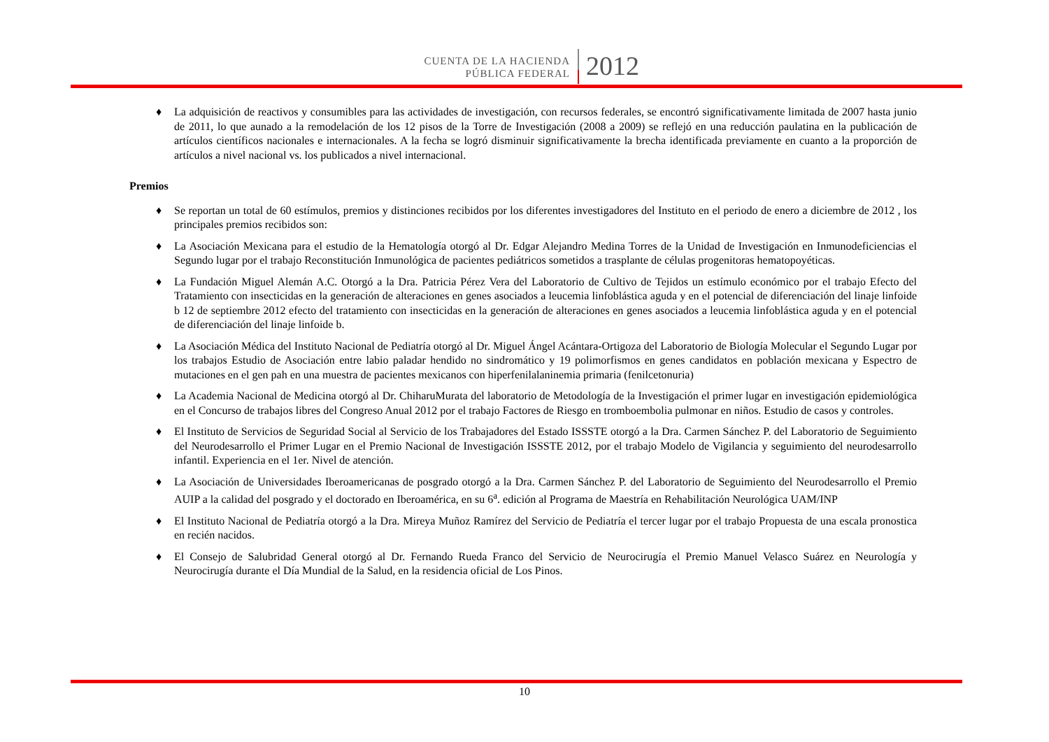CUENTA DE LA HACIENDA
PÚBLICA FEDERAL
2012
♦ La adquisición de reactivos y consumibles para las actividades de investigación, con recursos federales, se encontró significativamente limitada de 2007 hasta junio de 2011, lo que aunado a la remodelación de los 12 pisos de la Torre de Investigación (2008 a 2009) se reflejó en una reducción paulatina en la publicación de artículos científicos nacionales e internacionales. A la fecha se logró disminuir significativamente la brecha identificada previamente en cuanto a la proporción de artículos a nivel nacional vs. los publicados a nivel internacional.
Premios
♦ Se reportan un total de 60 estímulos, premios y distinciones recibidos por los diferentes investigadores del Instituto en el periodo de enero a diciembre de 2012 , los principales premios recibidos son:
♦ La Asociación Mexicana para el estudio de la Hematología otorgó al Dr. Edgar Alejandro Medina Torres de la Unidad de Investigación en Inmunodeficiencias el Segundo lugar por el trabajo Reconstitución Inmunológica de pacientes pediátricos sometidos a trasplante de células progenitoras hematopoyéticas.
♦ La Fundación Miguel Alemán A.C. Otorgó a la Dra. Patricia Pérez Vera del Laboratorio de Cultivo de Tejidos un estímulo económico por el trabajo Efecto del Tratamiento con insecticidas en la generación de alteraciones en genes asociados a leucemia linfoblástica aguda y en el potencial de diferenciación del linaje linfoide b 12 de septiembre 2012 efecto del tratamiento con insecticidas en la generación de alteraciones en genes asociados a leucemia linfoblástica aguda y en el potencial de diferenciación del linaje linfoide b.
♦ La Asociación Médica del Instituto Nacional de Pediatría otorgó al Dr. Miguel Ángel Acántara-Ortigoza del Laboratorio de Biología Molecular el Segundo Lugar por los trabajos Estudio de Asociación entre labio paladar hendido no sindromático y 19 polimorfismos en genes candidatos en población mexicana y Espectro de mutaciones en el gen pah en una muestra de pacientes mexicanos con hiperfenilalaninemia primaria (fenilcetonuria)
♦ La Academia Nacional de Medicina otorgó al Dr. ChiharuMurata del laboratorio de Metodología de la Investigación el primer lugar en investigación epidemiológica en el Concurso de trabajos libres del Congreso Anual 2012 por el trabajo Factores de Riesgo en tromboembolia pulmonar en niños. Estudio de casos y controles.
♦ El Instituto de Servicios de Seguridad Social al Servicio de los Trabajadores del Estado ISSSTE otorgó a la Dra. Carmen Sánchez P. del Laboratorio de Seguimiento del Neurodesarrollo el Primer Lugar en el Premio Nacional de Investigación ISSSTE 2012, por el trabajo Modelo de Vigilancia y seguimiento del neurodesarrollo infantil. Experiencia en el 1er. Nivel de atención.
♦ La Asociación de Universidades Iberoamericanas de posgrado otorgó a la Dra. Carmen Sánchez P. del Laboratorio de Seguimiento del Neurodesarrollo el Premio AUIP a la calidad del posgrado y el doctorado en Iberoamérica, en su 6<sup>a</sup>. edición al Programa de Maestría en Rehabilitación Neurológica UAM/INP
♦ El Instituto Nacional de Pediatría otorgó a la Dra. Mireya Muñoz Ramírez del Servicio de Pediatría el tercer lugar por el trabajo Propuesta de una escala pronostica en recién nacidos.
♦ El Consejo de Salubridad General otorgó al Dr. Fernando Rueda Franco del Servicio de Neurocirugía el Premio Manuel Velasco Suárez en Neurología y Neurocirugía durante el Día Mundial de la Salud, en la residencia oficial de Los Pinos.
10